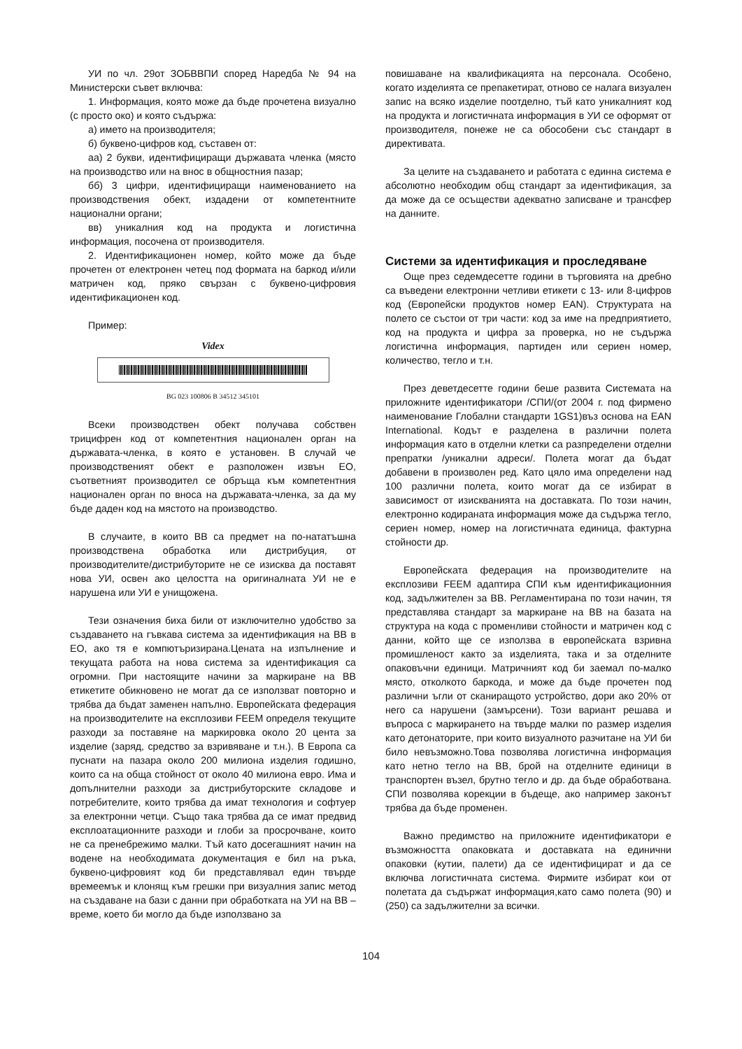УИ по чл. 29от ЗОБВВПИ според Наредба № 94 на Министерски съвет включва:
1. Информация, която може да бъде прочетена визуално (с просто око) и която съдържа:
а) името на производителя;
б) буквено-цифров код, съставен от:
аа) 2 букви, идентифициращи държавата членка (място на производство или на внос в общностния пазар;
бб) 3 цифри, идентифициращи наименованието на производствения обект, издадени от компетентните национални органи;
вв) уникалния код на продукта и логистична информация, посочена от производителя.
2. Идентификационен номер, който може да бъде прочетен от електронен четец под формата на баркод и/или матричен код, пряко свързан с буквено-цифровия идентификационен код.
Пример:
Videx
BG 023 100806 B 34512 345101
Всеки производствен обект получава собствен трицифрен код от компетентния национален орган на държавата-членка, в която е установен. В случай че производственият обект е разположен извън ЕО, съответният производител се обръща към компетентния национален орган по вноса на държавата-членка, за да му бъде даден код на мястото на производство.
В случаите, в които ВВ са предмет на по-нататъшна производствена обработка или дистрибуция, от производителите/дистрибуторите не се изисква да поставят нова УИ, освен ако целостта на оригиналната УИ не е нарушена или УИ е унищожена.
Тези означения биха били от изключително удобство за създаването на гъвкава система за идентификация на ВВ в ЕО, ако тя е компютъризирана.Цената на изпълнение и текущата работа на нова система за идентификация са огромни. При настоящите начини за маркиране на ВВ етикетите обикновено не могат да се използват повторно и трябва да бъдат заменен напълно. Европейската федерация на производителите на експлозиви FEEM определя текущите разходи за поставяне на маркировка около 20 цента за изделие (заряд, средство за взривяване и т.н.). В Европа са пуснати на пазара около 200 милиона изделия годишно, които са на обща стойност от около 40 милиона евро. Има и допълнителни разходи за дистрибуторските складове и потребителите, които трябва да имат технология и софтуер за електронни четци. Също така трябва да се имат предвид експлоатационните разходи и глоби за просрочване, които не са пренебрежимо малки. Тъй като досегашният начин на водене на необходимата документация е бил на ръка, буквено-цифровият код би представлявал един твърде времеемък и клонящ към грешки при визуалния запис метод на създаване на бази с данни при обработката на УИ на ВВ – време, което би могло да бъде използвано за
повишаване на квалификацията на персонала. Особено, когато изделията се препакетират, отново се налага визуален запис на всяко изделие поотделно, тъй като уникалният код на продукта и логистичната информация в УИ се оформят от производителя, понеже не са обособени със стандарт в директивата.
За целите на създаването и работата с единна система е абсолютно необходим общ стандарт за идентификация, за да може да се осъществи адекватно записване и трансфер на данните.
Системи за идентификация и проследяване
Още през седемдесетте години в търговията на дребно са въведени електронни четливи етикети с 13- или 8-цифров код (Европейски продуктов номер EAN). Структурата на полето се състои от три части: код за име на предприятието, код на продукта и цифра за проверка, но не съдържа логистична информация, партиден или сериен номер, количество, тегло и т.н.
През деветдесетте години беше развита Системата на приложните идентификатори /СПИ/(от 2004 г. под фирмено наименование Глобални стандарти 1GS1)въз основа на EAN International. Кодът е разделена в различни полета информация като в отделни клетки са разпределени отделни препратки /уникални адреси/. Полета могат да бъдат добавени в произволен ред. Като цяло има определени над 100 различни полета, които могат да се избират в зависимост от изискванията на доставката. По този начин, електронно кодираната информация може да съдържа тегло, сериен номер, номер на логистичната единица, фактурна стойности др.
Европейската федерация на производителите на експлозиви FEEM адаптира СПИ към идентификационния код, задължителен за ВВ. Регламентирана по този начин, тя представлява стандарт за маркиране на ВВ на базата на структура на кода с променливи стойности и матричен код с данни, който ще се използва в европейската взривна промишленост както за изделията, така и за отделните опаковъчни единици. Матричният код би заемал по-малко място, отколкото баркода, и може да бъде прочетен под различни ъгли от сканиращото устройство, дори ако 20% от него са нарушени (замърсени). Този вариант решава и въпроса с маркирането на твърде малки по размер изделия като детонаторите, при които визуалното разчитане на УИ би било невъзможно.Това позволява логистична информация като нетно тегло на ВВ, брой на отделните единици в транспортен възел, брутно тегло и др. да бъде обработвана. СПИ позволява корекции в бъдеще, ако например законът трябва да бъде променен.
Важно предимство на приложните идентификатори е възможността опаковката и доставката на единични опаковки (кутии, палети) да се идентифицират и да се включва логистичната система. Фирмите избират кои от полетата да съдържат информация,като само полета (90) и (250) са задължителни за всички.
104